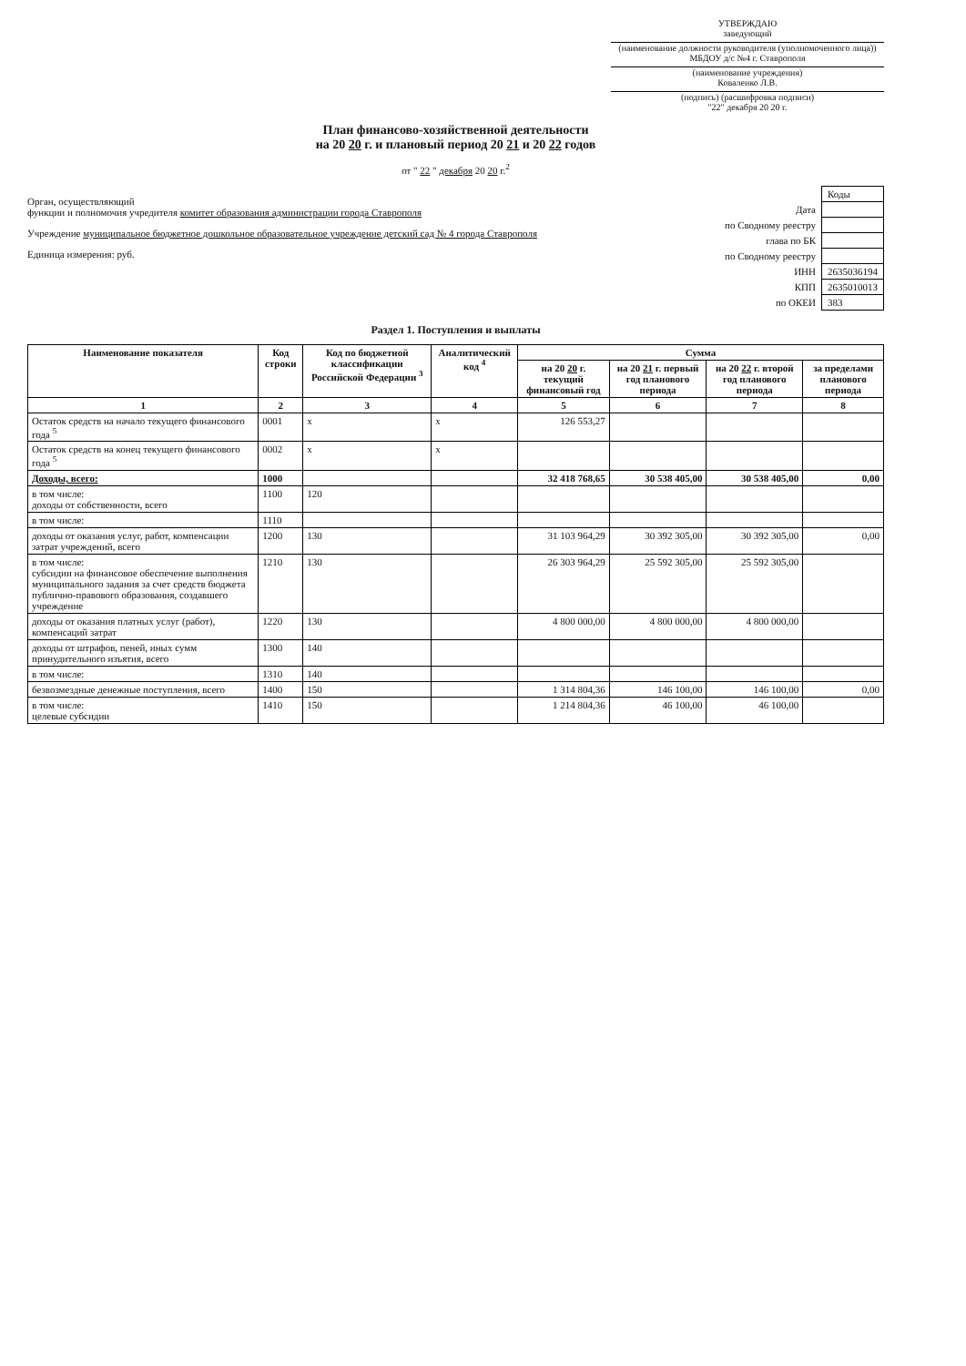УТВЕРЖДАЮ
заведующий
(наименование должности руководителя (уполномоченного лица))
МБДОУ д/с №4 г. Ставрополя
(наименование учреждения)
Коваленко Л.В.
(подпись) (расшифровка подписи)
"22" декабря 20 20 г.
План финансово-хозяйственной деятельности
на 20 20 г. и плановый период 20 21 и 20 22 годов
от " 22 " декабря 20 20 г.<sup>2</sup>
Орган, осуществляющий
функции и полномочия учредителя комитет образования администрации города Ставрополя
Учреждение муниципальное бюджетное дошкольное образовательное учреждение детский сад № 4 города Ставрополя
Единица измерения: руб.
| | Коды |
| Дата | |
| по Сводному реестру | |
| глава по БК | |
| по Сводному реестру | |
| ИНН | 2635036194 |
| КПП | 263501001З |
| по ОКЕИ | 383 |
Раздел 1. Поступления и выплаты
| Наименование показателя | Код строки | Код по бюджетной классификации Российской Федерации <sup>3</sup> | Аналитический код <sup>4</sup> | Сумма | | | |
| --- | --- | --- | --- | --- | --- | --- | --- |
| | | | | на 20 20 г. текущий финансовый год | на 20 21 г. первый год планового периода | на 20 22 г. второй год планового периода | за пределами планового периода |
| 1 | 2 | 3 | 4 | 5 | 6 | 7 | 8 |
| Остаток средств на начало текущего финансового года <sup>5</sup> | 0001 | х | х | 126 553,27 | | | |
| Остаток средств на конец текущего финансового года <sup>5</sup> | 0002 | х | х | | | | |
| Доходы, всего: | 1000 | | | 32 418 768,65 | 30 538 405,00 | 30 538 405,00 | 0,00 |
| в том числе: доходы от собственности, всего | 1100 | 120 | | | | | |
| в том числе: | 1110 | | | | | | |
| доходы от оказания услуг, работ, компенсации затрат учреждений, всего | 1200 | 130 | | 31 103 964,29 | 30 392 305,00 | 30 392 305,00 | 0,00 |
| в том числе: субсидии на финансовое обеспечение выполнения муниципального задания за счет средств бюджета публично-правового образования, создавшего учреждение | 1210 | 130 | | 26 303 964,29 | 25 592 305,00 | 25 592 305,00 | |
| доходы от оказания платных услуг (работ), компенсаций затрат | 1220 | 130 | | 4 800 000,00 | 4 800 000,00 | 4 800 000,00 | |
| доходы от штрафов, пеней, иных сумм принудительного изъятия, всего | 1300 | 140 | | | | | |
| в том числе: | 1310 | 140 | | | | | |
| безвозмездные денежные поступления, всего | 1400 | 150 | | 1 314 804,36 | 146 100,00 | 146 100,00 | 0,00 |
| в том числе: целевые субсидии | 1410 | 150 | | 1 214 804,36 | 46 100,00 | 46 100,00 | |